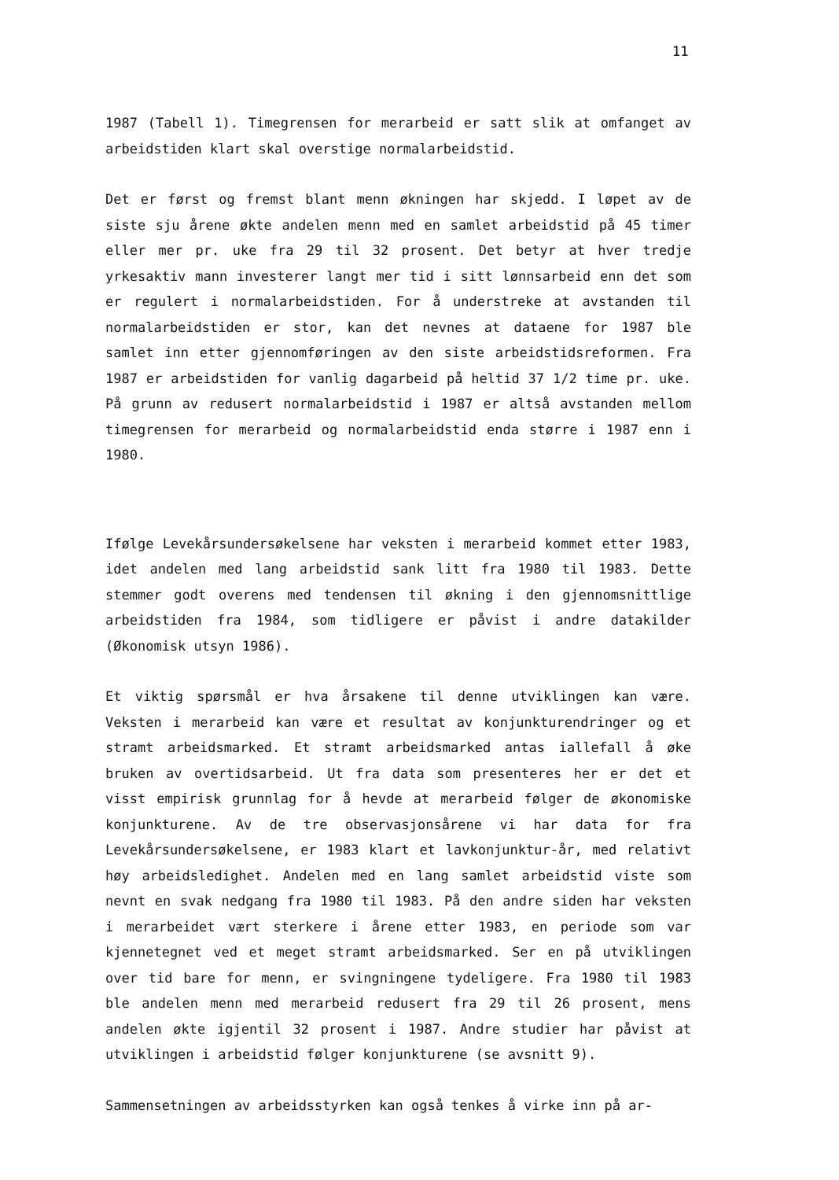11
1987 (Tabell 1). Timegrensen for merarbeid er satt slik at omfanget av arbeidstiden klart skal overstige normalarbeidstid.
Det er først og fremst blant menn økningen har skjedd. I løpet av de siste sju årene økte andelen menn med en samlet arbeidstid på 45 timer eller mer pr. uke fra 29 til 32 prosent. Det betyr at hver tredje yrkesaktiv mann investerer langt mer tid i sitt lønnsarbeid enn det som er regulert i normalarbeidstiden. For å understreke at avstanden til normalarbeidstiden er stor, kan det nevnes at dataene for 1987 ble samlet inn etter gjennomføringen av den siste arbeidstidsreformen. Fra 1987 er arbeidstiden for vanlig dagarbeid på heltid 37 1/2 time pr. uke. På grunn av redusert normalarbeidstid i 1987 er altså avstanden mellom timegrensen for merarbeid og normalarbeidstid enda større i 1987 enn i 1980.
Ifølge Levekårsundersøkelsene har veksten i merarbeid kommet etter 1983, idet andelen med lang arbeidstid sank litt fra 1980 til 1983. Dette stemmer godt overens med tendensen til økning i den gjennomsnittlige arbeidstiden fra 1984, som tidligere er påvist i andre datakilder (Økonomisk utsyn 1986).
Et viktig spørsmål er hva årsakene til denne utviklingen kan være. Veksten i merarbeid kan være et resultat av konjunkturendringer og et stramt arbeidsmarked. Et stramt arbeidsmarked antas iallefall å øke bruken av overtidsarbeid. Ut fra data som presenteres her er det et visst empirisk grunnlag for å hevde at merarbeid følger de økonomiske konjunkturene. Av de tre observasjonsårene vi har data for fra Levekårsundersøkelsene, er 1983 klart et lavkonjunktur-år, med relativt høy arbeidsledighet. Andelen med en lang samlet arbeidstid viste som nevnt en svak nedgang fra 1980 til 1983. På den andre siden har veksten i merarbeidet vært sterkere i årene etter 1983, en periode som var kjennetegnet ved et meget stramt arbeidsmarked. Ser en på utviklingen over tid bare for menn, er svingningene tydeligere. Fra 1980 til 1983 ble andelen menn med merarbeid redusert fra 29 til 26 prosent, mens andelen økte igjentil 32 prosent i 1987. Andre studier har påvist at utviklingen i arbeidstid følger konjunkturene (se avsnitt 9).
Sammensetningen av arbeidsstyrken kan også tenkes å virke inn på ar-